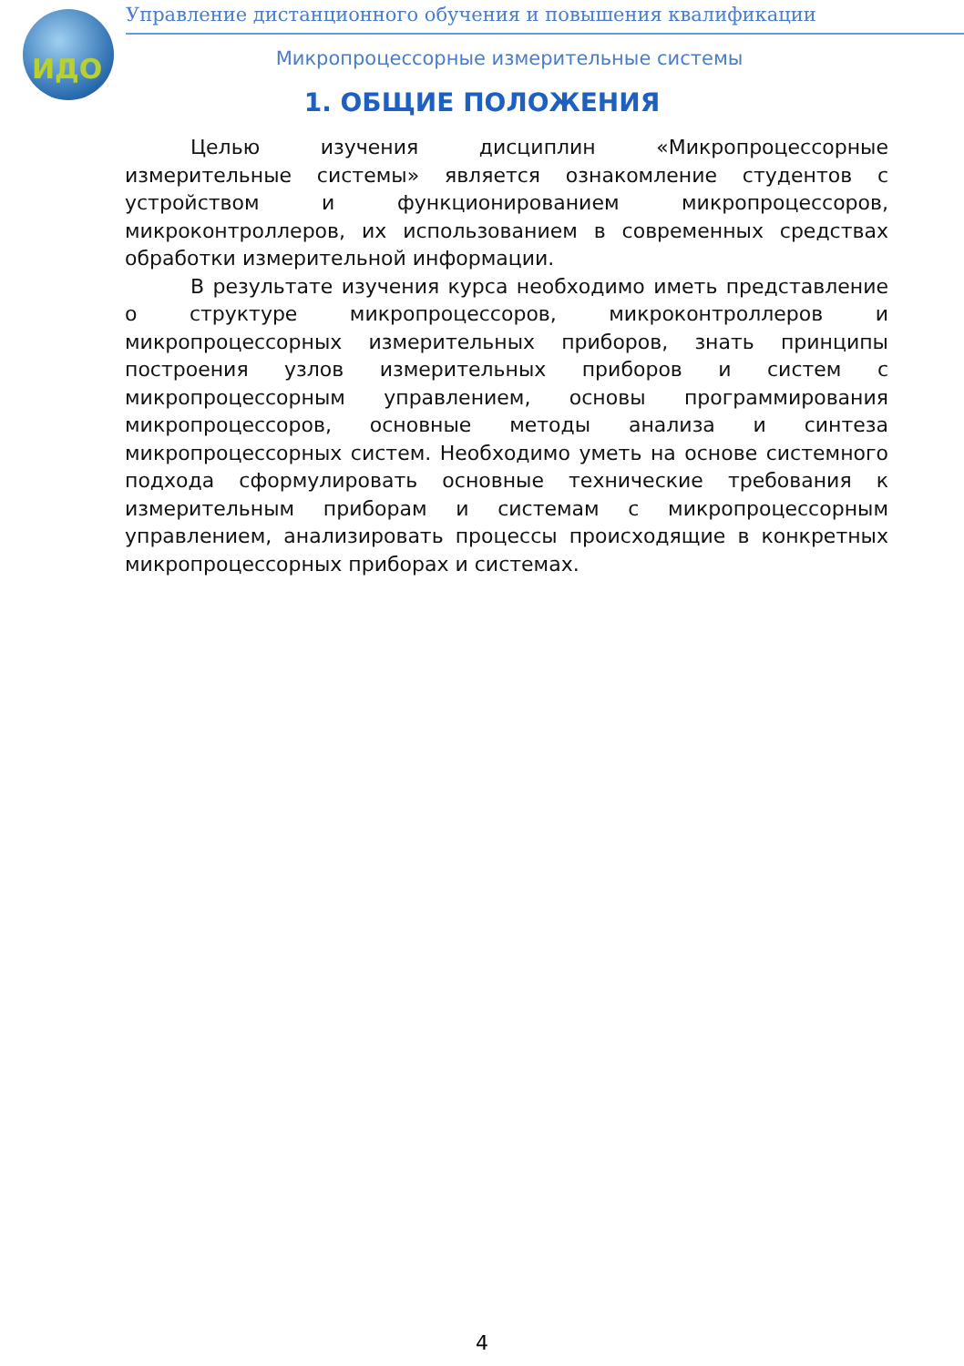ИДО
Управление дистанционного обучения и повышения квалификации
Микропроцессорные измерительные системы
1. ОБЩИЕ ПОЛОЖЕНИЯ
Целью изучения дисциплин «Микропроцессорные измерительные системы» является ознакомление студентов с устройством и функционированием микропроцессоров, микроконтроллеров, их использованием в современных средствах обработки измерительной информации.
В результате изучения курса необходимо иметь представление о структуре микропроцессоров, микроконтроллеров и микропроцессорных измерительных приборов, знать принципы построения узлов измерительных приборов и систем с микропроцессорным управлением, основы программирования микропроцессоров, основные методы анализа и синтеза микропроцессорных систем. Необходимо уметь на основе системного подхода сформулировать основные технические требования к измерительным приборам и системам с микропроцессорным управлением, анализировать процессы происходящие в конкретных микропроцессорных приборах и системах.
4